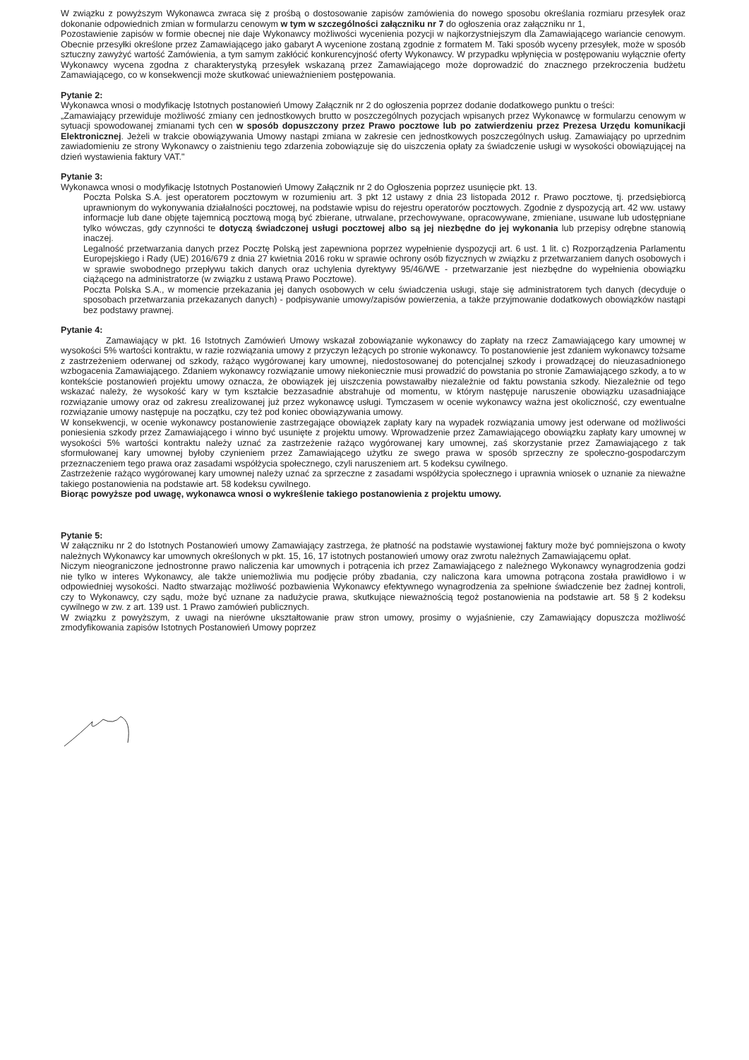W związku z powyższym Wykonawca zwraca się z prośbą o dostosowanie zapisów zamówienia do nowego sposobu określania rozmiaru przesyłek oraz dokonanie odpowiednich zmian w formularzu cenowym w tym w szczególności załączniku nr 7 do ogłoszenia oraz załączniku nr 1,
Pozostawienie zapisów w formie obecnej nie daje Wykonawcy możliwości wycenienia pozycji w najkorzystniejszym dla Zamawiającego wariancie cenowym. Obecnie przesyłki określone przez Zamawiającego jako gabaryt A wycenione zostaną zgodnie z formatem M. Taki sposób wyceny przesyłek, może w sposób sztuczny zawyżyć wartość Zamówienia, a tym samym zakłócić konkurencyjność oferty Wykonawcy. W przypadku wpłynięcia w postępowaniu wyłącznie oferty Wykonawcy wycena zgodna z charakterystyką przesyłek wskazaną przez Zamawiającego może doprowadzić do znacznego przekroczenia budżetu Zamawiającego, co w konsekwencji może skutkować unieważnieniem postępowania.
Pytanie 2:
Wykonawca wnosi o modyfikację Istotnych postanowień Umowy Załącznik nr 2 do ogłoszenia poprzez dodanie dodatkowego punktu o treści:
„Zamawiający przewiduje możliwość zmiany cen jednostkowych brutto w poszczególnych pozycjach wpisanych przez Wykonawcę w formularzu cenowym w sytuacji spowodowanej zmianami tych cen w sposób dopuszczony przez Prawo pocztowe lub po zatwierdzeniu przez Prezesa Urzędu komunikacji Elektronicznej. Jeżeli w trakcie obowiązywania Umowy nastąpi zmiana w zakresie cen jednostkowych poszczególnych usług. Zamawiający po uprzednim zawiadomieniu ze strony Wykonawcy o zaistnieniu tego zdarzenia zobowiązuje się do uiszczenia opłaty za świadczenie usługi w wysokości obowiązującej na dzień wystawienia faktury VAT."
Pytanie 3:
Wykonawca wnosi o modyfikację Istotnych Postanowień Umowy Załącznik nr 2 do Ogłoszenia poprzez usunięcie pkt. 13.
Poczta Polska S.A. jest operatorem pocztowym w rozumieniu art. 3 pkt 12 ustawy z dnia 23 listopada 2012 r. Prawo pocztowe, tj. przedsiębiorcą uprawnionym do wykonywania działalności pocztowej, na podstawie wpisu do rejestru operatorów pocztowych. Zgodnie z dyspozycją art. 42 ww. ustawy informacje lub dane objęte tajemnicą pocztową mogą być zbierane, utrwalane, przechowywane, opracowywane, zmieniane, usuwane lub udostępniane tylko wówczas, gdy czynności te dotyczą świadczonej usługi pocztowej albo są jej niezbędne do jej wykonania lub przepisy odrębne stanowią inaczej.
Legalność przetwarzania danych przez Pocztę Polską jest zapewniona poprzez wypełnienie dyspozycji art. 6 ust. 1 lit. c) Rozporządzenia Parlamentu Europejskiego i Rady (UE) 2016/679 z dnia 27 kwietnia 2016 roku w sprawie ochrony osób fizycznych w związku z przetwarzaniem danych osobowych i w sprawie swobodnego przepływu takich danych oraz uchylenia dyrektywy 95/46/WE - przetwarzanie jest niezbędne do wypełnienia obowiązku ciążącego na administratorze (w związku z ustawą Prawo Pocztowe).
Poczta Polska S.A., w momencie przekazania jej danych osobowych w celu świadczenia usługi, staje się administratorem tych danych (decyduje o sposobach przetwarzania przekazanych danych) - podpisywanie umowy/zapisów powierzenia, a także przyjmowanie dodatkowych obowiązków nastąpi bez podstawy prawnej.
Pytanie 4:
Zamawiający w pkt. 16 Istotnych Zamówień Umowy wskazał zobowiązanie wykonawcy do zapłaty na rzecz Zamawiającego kary umownej w wysokości 5% wartości kontraktu, w razie rozwiązania umowy z przyczyn leżących po stronie wykonawcy. To postanowienie jest zdaniem wykonawcy tożsame z zastrzeżeniem oderwanej od szkody, rażąco wygórowanej kary umownej, niedostosowanej do potencjalnej szkody i prowadzącej do nieuzasadnionego wzbogacenia Zamawiającego. Zdaniem wykonawcy rozwiązanie umowy niekoniecznie musi prowadzić do powstania po stronie Zamawiającego szkody, a to w kontekście postanowień projektu umowy oznacza, że obowiązek jej uiszczenia powstawałby niezależnie od faktu powstania szkody. Niezależnie od tego wskazać należy, że wysokość kary w tym kształcie bezzasadnie abstrahuje od momentu, w którym następuje naruszenie obowiązku uzasadniające rozwiązanie umowy oraz od zakresu zrealizowanej już przez wykonawcę usługi. Tymczasem w ocenie wykonawcy ważna jest okoliczność, czy ewentualne rozwiązanie umowy następuje na początku, czy też pod koniec obowiązywania umowy.
W konsekwencji, w ocenie wykonawcy postanowienie zastrzegające obowiązek zapłaty kary na wypadek rozwiązania umowy jest oderwane od możliwości poniesienia szkody przez Zamawiającego i winno być usunięte z projektu umowy. Wprowadzenie przez Zamawiającego obowiązku zapłaty kary umownej w wysokości 5% wartości kontraktu należy uznać za zastrzeżenie rażąco wygórowanej kary umownej, zaś skorzystanie przez Zamawiającego z tak sformułowanej kary umownej byłoby czynieniem przez Zamawiającego użytku ze swego prawa w sposób sprzeczny ze społeczno-gospodarczym przeznaczeniem tego prawa oraz zasadami współżycia społecznego, czyli naruszeniem art. 5 kodeksu cywilnego.
Zastrzeżenie rażąco wygórowanej kary umownej należy uznać za sprzeczne z zasadami współżycia społecznego i uprawnia wniosek o uznanie za nieważne takiego postanowienia na podstawie art. 58 kodeksu cywilnego.
Biorąc powyższe pod uwagę, wykonawca wnosi o wykreślenie takiego postanowienia z projektu umowy.
Pytanie 5:
W załączniku nr 2 do Istotnych Postanowień umowy Zamawiający zastrzega, że płatność na podstawie wystawionej faktury może być pomniejszona o kwoty należnych Wykonawcy kar umownych określonych w pkt. 15, 16, 17 istotnych postanowień umowy oraz zwrotu należnych Zamawiającemu opłat.
Niczym nieograniczone jednostronne prawo naliczenia kar umownych i potrącenia ich przez Zamawiającego z należnego Wykonawcy wynagrodzenia godzi nie tylko w interes Wykonawcy, ale także uniemożliwia mu podjęcie próby zbadania, czy naliczona kara umowna potrącona została prawidłowo i w odpowiedniej wysokości. Nadto stwarzając możliwość pozbawienia Wykonawcy efektywnego wynagrodzenia za spełnione świadczenie bez żadnej kontroli, czy to Wykonawcy, czy sądu, może być uznane za nadużycie prawa, skutkujące nieważnością tegoż postanowienia na podstawie art. 58 § 2 kodeksu cywilnego w zw. z art. 139 ust. 1 Prawo zamówień publicznych.
W związku z powyższym, z uwagi na nierówne ukształtowanie praw stron umowy, prosimy o wyjaśnienie, czy Zamawiający dopuszcza możliwość zmodyfikowania zapisów Istotnych Postanowień Umowy poprzez